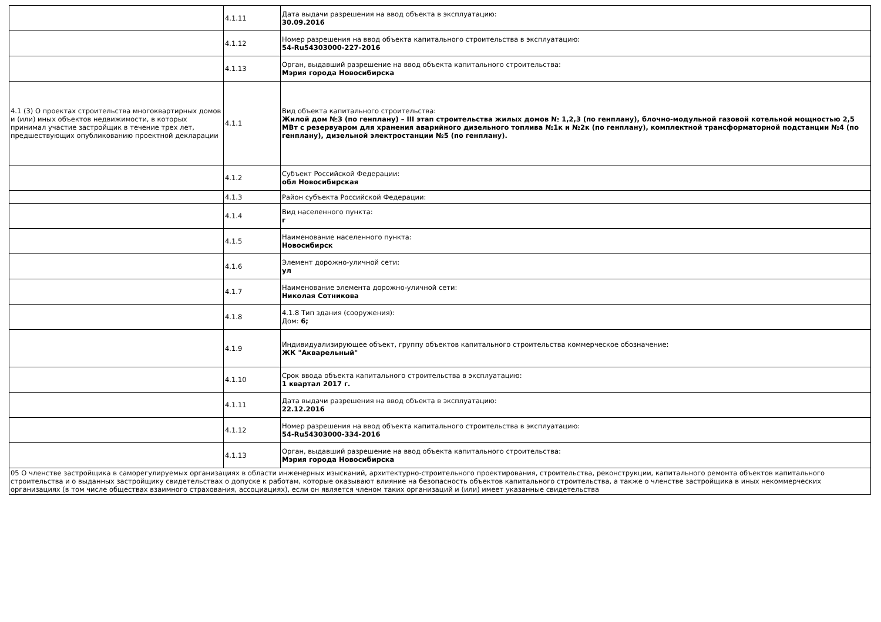| | 4.1.11 | Дата выдачи разрешения на ввод объекта в эксплуатацию: 30.09.2016 |
| | 4.1.12 | Номер разрешения на ввод объекта капитального строительства в эксплуатацию: 54-Ru54303000-227-2016 |
| | 4.1.13 | Орган, выдавший разрешение на ввод объекта капитального строительства: Мэрия города Новосибирска |
| 4.1 (3) О проектах строительства многоквартирных домов и (или) иных объектов недвижимости, в которых принимал участие застройщик в течение трех лет, предшествующих опубликованию проектной декларации | 4.1.1 | Вид объекта капитального строительства: Жилой дом №3 (по генплану) – III этап строительства жилых домов № 1,2,3 (по генплану), блочно-модульной газовой котельной мощностью 2,5 МВт с резервуаром для хранения аварийного дизельного топлива №1к и №2к (по генплану), комплектной трансформаторной подстанции №4 (по генплану), дизельной электростанции №5 (по генплану). |
| | 4.1.2 | Субъект Российской Федерации: обл Новосибирская |
| | 4.1.3 | Район субъекта Российской Федерации: |
| | 4.1.4 | Вид населенного пункта: г |
| | 4.1.5 | Наименование населенного пункта: Новосибирск |
| | 4.1.6 | Элемент дорожно-уличной сети: ул |
| | 4.1.7 | Наименование элемента дорожно-уличной сети: Николая Сотникова |
| | 4.1.8 | 4.1.8 Тип здания (сооружения): Дом: 6; |
| | 4.1.9 | Индивидуализирующее объект, группу объектов капитального строительства коммерческое обозначение: ЖК "Акварельный" |
| | 4.1.10 | Срок ввода объекта капитального строительства в эксплуатацию: 1 квартал 2017 г. |
| | 4.1.11 | Дата выдачи разрешения на ввод объекта в эксплуатацию: 22.12.2016 |
| | 4.1.12 | Номер разрешения на ввод объекта капитального строительства в эксплуатацию: 54-Ru54303000-334-2016 |
| | 4.1.13 | Орган, выдавший разрешение на ввод объекта капитального строительства: Мэрия города Новосибирска |
| 05 О членстве застройщика в саморегулируемых организациях в области инженерных изысканий, архитектурно-строительного проектирования, строительства, реконструкции, капитального ремонта объектов капитального строительства и о выданных застройщику свидетельствах о допуске к работам, которые оказывают влияние на безопасность объектов капитального строительства, а также о членстве застройщика в иных некоммерческих организациях (в том числе обществах взаимного страхования, ассоциациях), если он является членом таких организаций и (или) имеет указанные свидетельства | | |